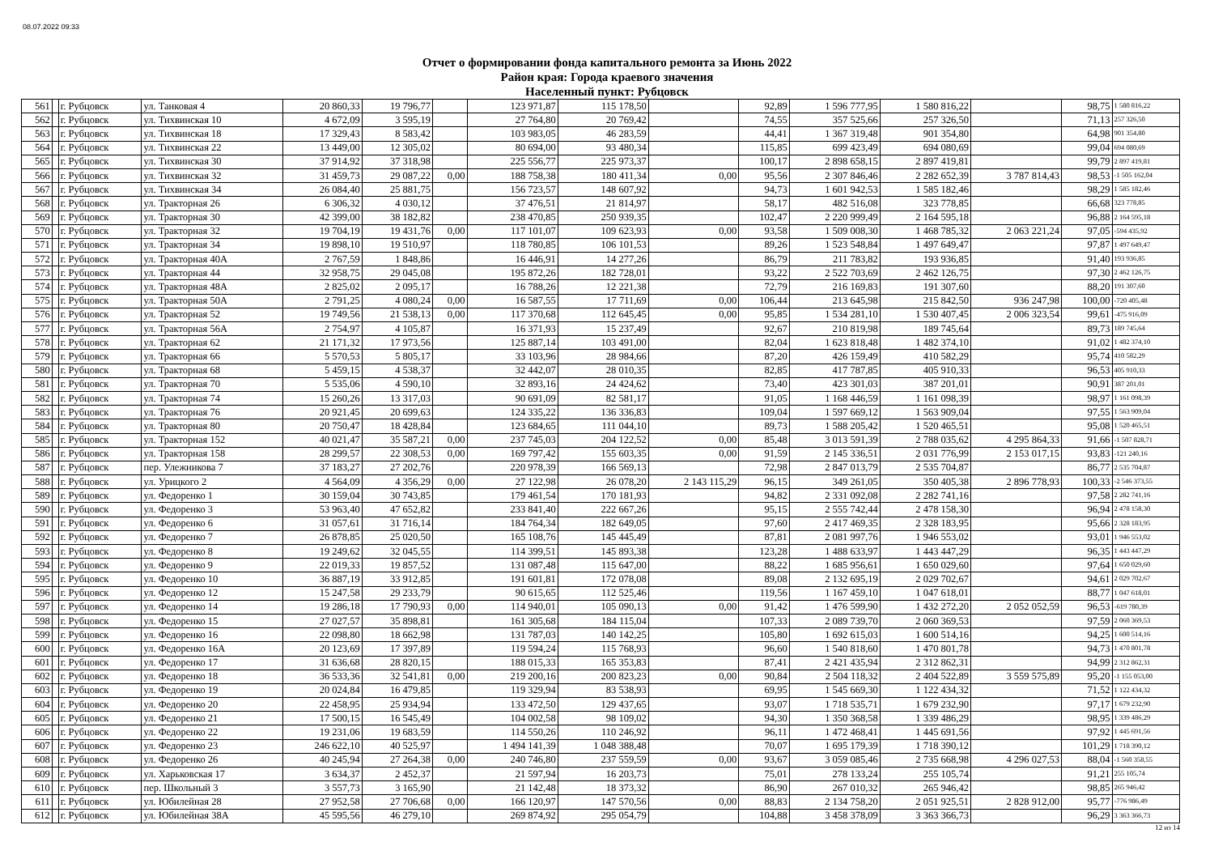08.07.2022 09:33
Отчет о формировании фонда капитального ремонта за Июнь 2022
Район края: Города краевого значения
Населенный пункт: Рубцовск
| 561 | | г. Рубцовск | ул. Танковая 4 | 20 860,33 | 19 796,77 | | 123 971,87 | 115 178,50 | | 92,89 | 1 596 777,95 | 1 580 816,22 | | 98,75 | 1 580 816,22 |
| 562 | | г. Рубцовск | ул. Тихвинская 10 | 4 672,09 | 3 595,19 | | 27 764,80 | 20 769,42 | | 74,55 | 357 525,66 | 257 326,50 | | 71,13 | 257 326,50 |
| 563 | | г. Рубцовск | ул. Тихвинская 18 | 17 329,43 | 8 583,42 | | 103 983,05 | 46 283,59 | | 44,41 | 1 367 319,48 | 901 354,80 | | 64,98 | 901 354,80 |
| 564 | | г. Рубцовск | ул. Тихвинская 22 | 13 449,00 | 12 305,02 | | 80 694,00 | 93 480,34 | | 115,85 | 699 423,49 | 694 080,69 | | 99,04 | 694 080,69 |
| 565 | | г. Рубцовск | ул. Тихвинская 30 | 37 914,92 | 37 318,98 | | 225 556,77 | 225 973,37 | | 100,17 | 2 898 658,15 | 2 897 419,81 | | 99,79 | 2 897 419,81 |
| 566 | | г. Рубцовск | ул. Тихвинская 32 | 31 459,73 | 29 087,22 | 0,00 | 188 758,38 | 180 411,34 | 0,00 | 95,56 | 2 307 846,46 | 2 282 652,39 | 3 787 814,43 | 98,53 | -1 505 162,04 |
| 567 | | г. Рубцовск | ул. Тихвинская 34 | 26 084,40 | 25 881,75 | | 156 723,57 | 148 607,92 | | 94,73 | 1 601 942,53 | 1 585 182,46 | | 98,29 | 1 585 182,46 |
| 568 | | г. Рубцовск | ул. Тракторная 26 | 6 306,32 | 4 030,12 | | 37 476,51 | 21 814,97 | | 58,17 | 482 516,08 | 323 778,85 | | 66,68 | 323 778,85 |
| 569 | | г. Рубцовск | ул. Тракторная 30 | 42 399,00 | 38 182,82 | | 238 470,85 | 250 939,35 | | 102,47 | 2 220 999,49 | 2 164 595,18 | | 96,88 | 2 164 595,18 |
| 570 | | г. Рубцовск | ул. Тракторная 32 | 19 704,19 | 19 431,76 | 0,00 | 117 101,07 | 109 623,93 | 0,00 | 93,58 | 1 509 008,30 | 1 468 785,32 | 2 063 221,24 | 97,05 | -594 435,92 |
| 571 | | г. Рубцовск | ул. Тракторная 34 | 19 898,10 | 19 510,97 | | 118 780,85 | 106 101,53 | | 89,26 | 1 523 548,84 | 1 497 649,47 | | 97,87 | 1 497 649,47 |
| 572 | | г. Рубцовск | ул. Тракторная 40А | 2 767,59 | 1 848,86 | | 16 446,91 | 14 277,26 | | 86,79 | 211 783,82 | 193 936,85 | | 91,40 | 193 936,85 |
| 573 | | г. Рубцовск | ул. Тракторная 44 | 32 958,75 | 29 045,08 | | 195 872,26 | 182 728,01 | | 93,22 | 2 522 703,69 | 2 462 126,75 | | 97,30 | 2 462 126,75 |
| 574 | | г. Рубцовск | ул. Тракторная 48А | 2 825,02 | 2 095,17 | | 16 788,26 | 12 221,38 | | 72,79 | 216 169,83 | 191 307,60 | | 88,20 | 191 307,60 |
| 575 | | г. Рубцовск | ул. Тракторная 50А | 2 791,25 | 4 080,24 | 0,00 | 16 587,55 | 17 711,69 | 0,00 | 106,44 | 213 645,98 | 215 842,50 | 936 247,98 | 100,00 | -720 405,48 |
| 576 | | г. Рубцовск | ул. Тракторная 52 | 19 749,56 | 21 538,13 | 0,00 | 117 370,68 | 112 645,45 | 0,00 | 95,85 | 1 534 281,10 | 1 530 407,45 | 2 006 323,54 | 99,61 | -475 916,09 |
| 577 | | г. Рубцовск | ул. Тракторная 56А | 2 754,97 | 4 105,87 | | 16 371,93 | 15 237,49 | | 92,67 | 210 819,98 | 189 745,64 | | 89,73 | 189 745,64 |
| 578 | | г. Рубцовск | ул. Тракторная 62 | 21 171,32 | 17 973,56 | | 125 887,14 | 103 491,00 | | 82,04 | 1 623 818,48 | 1 482 374,10 | | 91,02 | 1 482 374,10 |
| 579 | | г. Рубцовск | ул. Тракторная 66 | 5 570,53 | 5 805,17 | | 33 103,96 | 28 984,66 | | 87,20 | 426 159,49 | 410 582,29 | | 95,74 | 410 582,29 |
| 580 | | г. Рубцовск | ул. Тракторная 68 | 5 459,15 | 4 538,37 | | 32 442,07 | 28 010,35 | | 82,85 | 417 787,85 | 405 910,33 | | 96,53 | 405 910,33 |
| 581 | | г. Рубцовск | ул. Тракторная 70 | 5 535,06 | 4 590,10 | | 32 893,16 | 24 424,62 | | 73,40 | 423 301,03 | 387 201,01 | | 90,91 | 387 201,01 |
| 582 | | г. Рубцовск | ул. Тракторная 74 | 15 260,26 | 13 317,03 | | 90 691,09 | 82 581,17 | | 91,05 | 1 168 446,59 | 1 161 098,39 | | 98,97 | 1 161 098,39 |
| 583 | | г. Рубцовск | ул. Тракторная 76 | 20 921,45 | 20 699,63 | | 124 335,22 | 136 336,83 | | 109,04 | 1 597 669,12 | 1 563 909,04 | | 97,55 | 1 563 909,04 |
| 584 | | г. Рубцовск | ул. Тракторная 80 | 20 750,47 | 18 428,84 | | 123 684,65 | 111 044,10 | | 89,73 | 1 588 205,42 | 1 520 465,51 | | 95,08 | 1 520 465,51 |
| 585 | | г. Рубцовск | ул. Тракторная 152 | 40 021,47 | 35 587,21 | 0,00 | 237 745,03 | 204 122,52 | 0,00 | 85,48 | 3 013 591,39 | 2 788 035,62 | 4 295 864,33 | 91,66 | -1 507 828,71 |
| 586 | | г. Рубцовск | ул. Тракторная 158 | 28 299,57 | 22 308,53 | 0,00 | 169 797,42 | 155 603,35 | 0,00 | 91,59 | 2 145 336,51 | 2 031 776,99 | 2 153 017,15 | 93,83 | -121 240,16 |
| 587 | | г. Рубцовск | пер. Улежникова 7 | 37 183,27 | 27 202,76 | | 220 978,39 | 166 569,13 | | 72,98 | 2 847 013,79 | 2 535 704,87 | | 86,77 | 2 535 704,87 |
| 588 | | г. Рубцовск | ул. Урицкого 2 | 4 564,09 | 4 356,29 | 0,00 | 27 122,98 | 26 078,20 | 2 143 115,29 | 96,15 | 349 261,05 | 350 405,38 | 2 896 778,93 | 100,33 | -2 546 373,55 |
| 589 | | г. Рубцовск | ул. Федоренко 1 | 30 159,04 | 30 743,85 | | 179 461,54 | 170 181,93 | | 94,82 | 2 331 092,08 | 2 282 741,16 | | 97,58 | 2 282 741,16 |
| 590 | | г. Рубцовск | ул. Федоренко 3 | 53 963,40 | 47 652,82 | | 233 841,40 | 222 667,26 | | 95,15 | 2 555 742,44 | 2 478 158,30 | | 96,94 | 2 478 158,30 |
| 591 | | г. Рубцовск | ул. Федоренко 6 | 31 057,61 | 31 716,14 | | 184 764,34 | 182 649,05 | | 97,60 | 2 417 469,35 | 2 328 183,95 | | 95,66 | 2 328 183,95 |
| 592 | | г. Рубцовск | ул. Федоренко 7 | 26 878,85 | 25 020,50 | | 165 108,76 | 145 445,49 | | 87,81 | 2 081 997,76 | 1 946 553,02 | | 93,01 | 1 946 553,02 |
| 593 | | г. Рубцовск | ул. Федоренко 8 | 19 249,62 | 32 045,55 | | 114 399,51 | 145 893,38 | | 123,28 | 1 488 633,97 | 1 443 447,29 | | 96,35 | 1 443 447,29 |
| 594 | | г. Рубцовск | ул. Федоренко 9 | 22 019,33 | 19 857,52 | | 131 087,48 | 115 647,00 | | 88,22 | 1 685 956,61 | 1 650 029,60 | | 97,64 | 1 650 029,60 |
| 595 | | г. Рубцовск | ул. Федоренко 10 | 36 887,19 | 33 912,85 | | 191 601,81 | 172 078,08 | | 89,08 | 2 132 695,19 | 2 029 702,67 | | 94,61 | 2 029 702,67 |
| 596 | | г. Рубцовск | ул. Федоренко 12 | 15 247,58 | 29 233,79 | | 90 615,65 | 112 525,46 | | 119,56 | 1 167 459,10 | 1 047 618,01 | | 88,77 | 1 047 618,01 |
| 597 | | г. Рубцовск | ул. Федоренко 14 | 19 286,18 | 17 790,93 | 0,00 | 114 940,01 | 105 090,13 | 0,00 | 91,42 | 1 476 599,90 | 1 432 272,20 | 2 052 052,59 | 96,53 | -619 780,39 |
| 598 | | г. Рубцовск | ул. Федоренко 15 | 27 027,57 | 35 898,81 | | 161 305,68 | 184 115,04 | | 107,33 | 2 089 739,70 | 2 060 369,53 | | 97,59 | 2 060 369,53 |
| 599 | | г. Рубцовск | ул. Федоренко 16 | 22 098,80 | 18 662,98 | | 131 787,03 | 140 142,25 | | 105,80 | 1 692 615,03 | 1 600 514,16 | | 94,25 | 1 600 514,16 |
| 600 | | г. Рубцовск | ул. Федоренко 16А | 20 123,69 | 17 397,89 | | 119 594,24 | 115 768,93 | | 96,60 | 1 540 818,60 | 1 470 801,78 | | 94,73 | 1 470 801,78 |
| 601 | | г. Рубцовск | ул. Федоренко 17 | 31 636,68 | 28 820,15 | | 188 015,33 | 165 353,83 | | 87,41 | 2 421 435,94 | 2 312 862,31 | | 94,99 | 2 312 862,31 |
| 602 | | г. Рубцовск | ул. Федоренко 18 | 36 533,36 | 32 541,81 | 0,00 | 219 200,16 | 200 823,23 | 0,00 | 90,84 | 2 504 118,32 | 2 404 522,89 | 3 559 575,89 | 95,20 | -1 155 053,00 |
| 603 | | г. Рубцовск | ул. Федоренко 19 | 20 024,84 | 16 479,85 | | 119 329,94 | 83 538,93 | | 69,95 | 1 545 669,30 | 1 122 434,32 | | 71,52 | 1 122 434,32 |
| 604 | | г. Рубцовск | ул. Федоренко 20 | 22 458,95 | 25 934,94 | | 133 472,50 | 129 437,65 | | 93,07 | 1 718 535,71 | 1 679 232,90 | | 97,17 | 1 679 232,90 |
| 605 | | г. Рубцовск | ул. Федоренко 21 | 17 500,15 | 16 545,49 | | 104 002,58 | 98 109,02 | | 94,30 | 1 350 368,58 | 1 339 486,29 | | 98,95 | 1 339 486,29 |
| 606 | | г. Рубцовск | ул. Федоренко 22 | 19 231,06 | 19 683,59 | | 114 550,26 | 110 246,92 | | 96,11 | 1 472 468,41 | 1 445 691,56 | | 97,92 | 1 445 691,56 |
| 607 | | г. Рубцовск | ул. Федоренко 23 | 246 622,10 | 40 525,97 | | 1 494 141,39 | 1 048 388,48 | | 70,07 | 1 695 179,39 | 1 718 390,12 | | 101,29 | 1 718 390,12 |
| 608 | | г. Рубцовск | ул. Федоренко 26 | 40 245,94 | 27 264,38 | 0,00 | 240 746,80 | 237 559,59 | 0,00 | 93,67 | 3 059 085,46 | 2 735 668,98 | 4 296 027,53 | 88,04 | -1 560 358,55 |
| 609 | | г. Рубцовск | ул. Харьковская 17 | 3 634,37 | 2 452,37 | | 21 597,94 | 16 203,73 | | 75,01 | 278 133,24 | 255 105,74 | | 91,21 | 255 105,74 |
| 610 | | г. Рубцовск | пер. Школьный 3 | 3 557,73 | 3 165,90 | | 21 142,48 | 18 373,32 | | 86,90 | 267 010,32 | 265 946,42 | | 98,85 | 265 946,42 |
| 611 | | г. Рубцовск | ул. Юбилейная 28 | 27 952,58 | 27 706,68 | 0,00 | 166 120,97 | 147 570,56 | 0,00 | 88,83 | 2 134 758,20 | 2 051 925,51 | 2 828 912,00 | 95,77 | -776 986,49 |
| 612 | | г. Рубцовск | ул. Юбилейная 38А | 45 595,56 | 46 279,10 | | 269 874,92 | 295 054,79 | | 104,88 | 3 458 378,09 | 3 363 366,73 | | 96,29 | 3 363 366,73 |
12 из 14